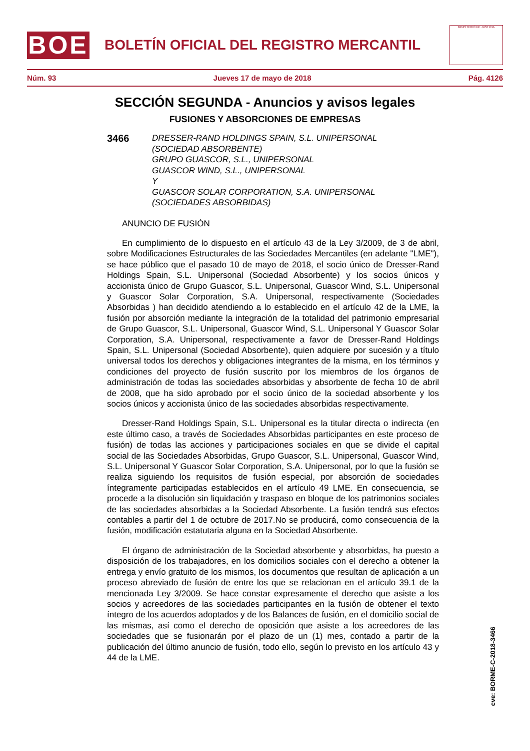BOE
BOLETÍN OFICIAL DEL REGISTRO MERCANTIL
MINISTERIO DE JUSTICIA
Núm. 93 Jueves 17 de mayo de 2018 Pág. 4126
SECCIÓN SEGUNDA - Anuncios y avisos legales
FUSIONES Y ABSORCIONES DE EMPRESAS
3466 DRESSER-RAND HOLDINGS SPAIN, S.L. UNIPERSONAL
(SOCIEDAD ABSORBENTE)
GRUPO GUASCOR, S.L., UNIPERSONAL
GUASCOR WIND, S.L., UNIPERSONAL
Y
GUASCOR SOLAR CORPORATION, S.A. UNIPERSONAL
(SOCIEDADES ABSORBIDAS)
ANUNCIO DE FUSIÓN
En cumplimiento de lo dispuesto en el artículo 43 de la Ley 3/2009, de 3 de abril, sobre Modificaciones Estructurales de las Sociedades Mercantiles (en adelante "LME"), se hace público que el pasado 10 de mayo de 2018, el socio único de Dresser-Rand Holdings Spain, S.L. Unipersonal (Sociedad Absorbente) y los socios únicos y accionista único de Grupo Guascor, S.L. Unipersonal, Guascor Wind, S.L. Unipersonal y Guascor Solar Corporation, S.A. Unipersonal, respectivamente (Sociedades Absorbidas ) han decidido atendiendo a lo establecido en el artículo 42 de la LME, la fusión por absorción mediante la integración de la totalidad del patrimonio empresarial de Grupo Guascor, S.L. Unipersonal, Guascor Wind, S.L. Unipersonal Y Guascor Solar Corporation, S.A. Unipersonal, respectivamente a favor de Dresser-Rand Holdings Spain, S.L. Unipersonal (Sociedad Absorbente), quien adquiere por sucesión y a título universal todos los derechos y obligaciones integrantes de la misma, en los términos y condiciones del proyecto de fusión suscrito por los miembros de los órganos de administración de todas las sociedades absorbidas y absorbente de fecha 10 de abril de 2008, que ha sido aprobado por el socio único de la sociedad absorbente y los socios únicos y accionista único de las sociedades absorbidas respectivamente.
Dresser-Rand Holdings Spain, S.L. Unipersonal es la titular directa o indirecta (en este último caso, a través de Sociedades Absorbidas participantes en este proceso de fusión) de todas las acciones y participaciones sociales en que se divide el capital social de las Sociedades Absorbidas, Grupo Guascor, S.L. Unipersonal, Guascor Wind, S.L. Unipersonal Y Guascor Solar Corporation, S.A. Unipersonal, por lo que la fusión se realiza siguiendo los requisitos de fusión especial, por absorción de sociedades íntegramente participadas establecidos en el artículo 49 LME. En consecuencia, se procede a la disolución sin liquidación y traspaso en bloque de los patrimonios sociales de las sociedades absorbidas a la Sociedad Absorbente. La fusión tendrá sus efectos contables a partir del 1 de octubre de 2017.No se producirá, como consecuencia de la fusión, modificación estatutaria alguna en la Sociedad Absorbente.
El órgano de administración de la Sociedad absorbente y absorbidas, ha puesto a disposición de los trabajadores, en los domicilios sociales con el derecho a obtener la entrega y envío gratuito de los mismos, los documentos que resultan de aplicación a un proceso abreviado de fusión de entre los que se relacionan en el artículo 39.1 de la mencionada Ley 3/2009. Se hace constar expresamente el derecho que asiste a los socios y acreedores de las sociedades participantes en la fusión de obtener el texto íntegro de los acuerdos adoptados y de los Balances de fusión, en el domicilio social de las mismas, así como el derecho de oposición que asiste a los acreedores de las sociedades que se fusionarán por el plazo de un (1) mes, contado a partir de la publicación del último anuncio de fusión, todo ello, según lo previsto en los artículo 43 y 44 de la LME.
cve: BORME-C-2018-3466